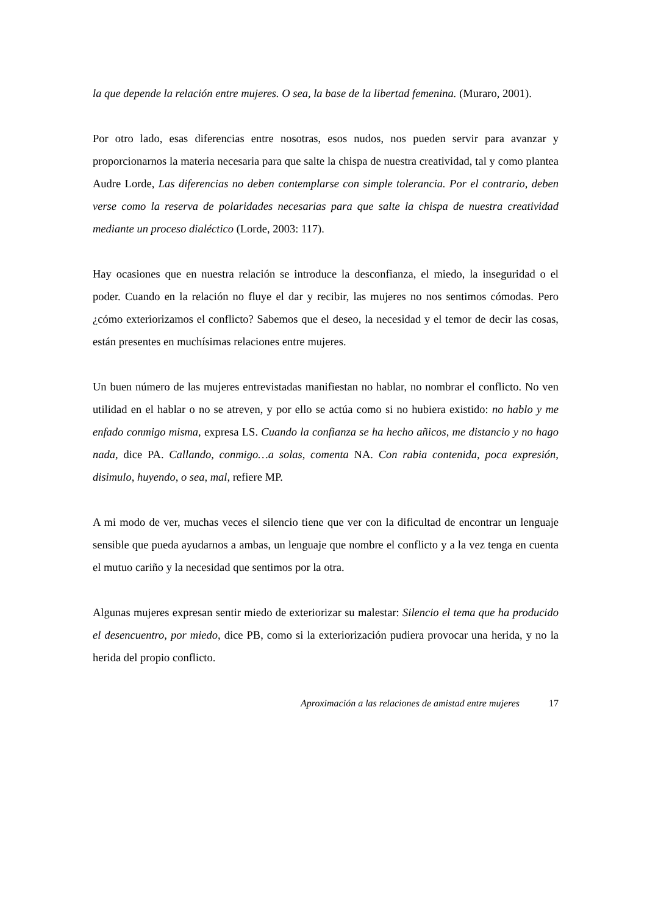la que depende la relación entre mujeres. O sea, la base de la libertad femenina. (Muraro, 2001).
Por otro lado, esas diferencias entre nosotras, esos nudos, nos pueden servir para avanzar y proporcionarnos la materia necesaria para que salte la chispa de nuestra creatividad, tal y como plantea Audre Lorde, Las diferencias no deben contemplarse con simple tolerancia. Por el contrario, deben verse como la reserva de polaridades necesarias para que salte la chispa de nuestra creatividad mediante un proceso dialéctico (Lorde, 2003: 117).
Hay ocasiones que en nuestra relación se introduce la desconfianza, el miedo, la inseguridad o el poder. Cuando en la relación no fluye el dar y recibir, las mujeres no nos sentimos cómodas. Pero ¿cómo exteriorizamos el conflicto? Sabemos que el deseo, la necesidad y el temor de decir las cosas, están presentes en muchísimas relaciones entre mujeres.
Un buen número de las mujeres entrevistadas manifiestan no hablar, no nombrar el conflicto. No ven utilidad en el hablar o no se atreven, y por ello se actúa como si no hubiera existido: no hablo y me enfado conmigo misma, expresa LS. Cuando la confianza se ha hecho añicos, me distancio y no hago nada, dice PA. Callando, conmigo…a solas, comenta NA. Con rabia contenida, poca expresión, disimulo, huyendo, o sea, mal, refiere MP.
A mi modo de ver, muchas veces el silencio tiene que ver con la dificultad de encontrar un lenguaje sensible que pueda ayudarnos a ambas, un lenguaje que nombre el conflicto y a la vez tenga en cuenta el mutuo cariño y la necesidad que sentimos por la otra.
Algunas mujeres expresan sentir miedo de exteriorizar su malestar: Silencio el tema que ha producido el desencuentro, por miedo, dice PB, como si la exteriorización pudiera provocar una herida, y no la herida del propio conflicto.
Aproximación a las relaciones de amistad entre mujeres 17